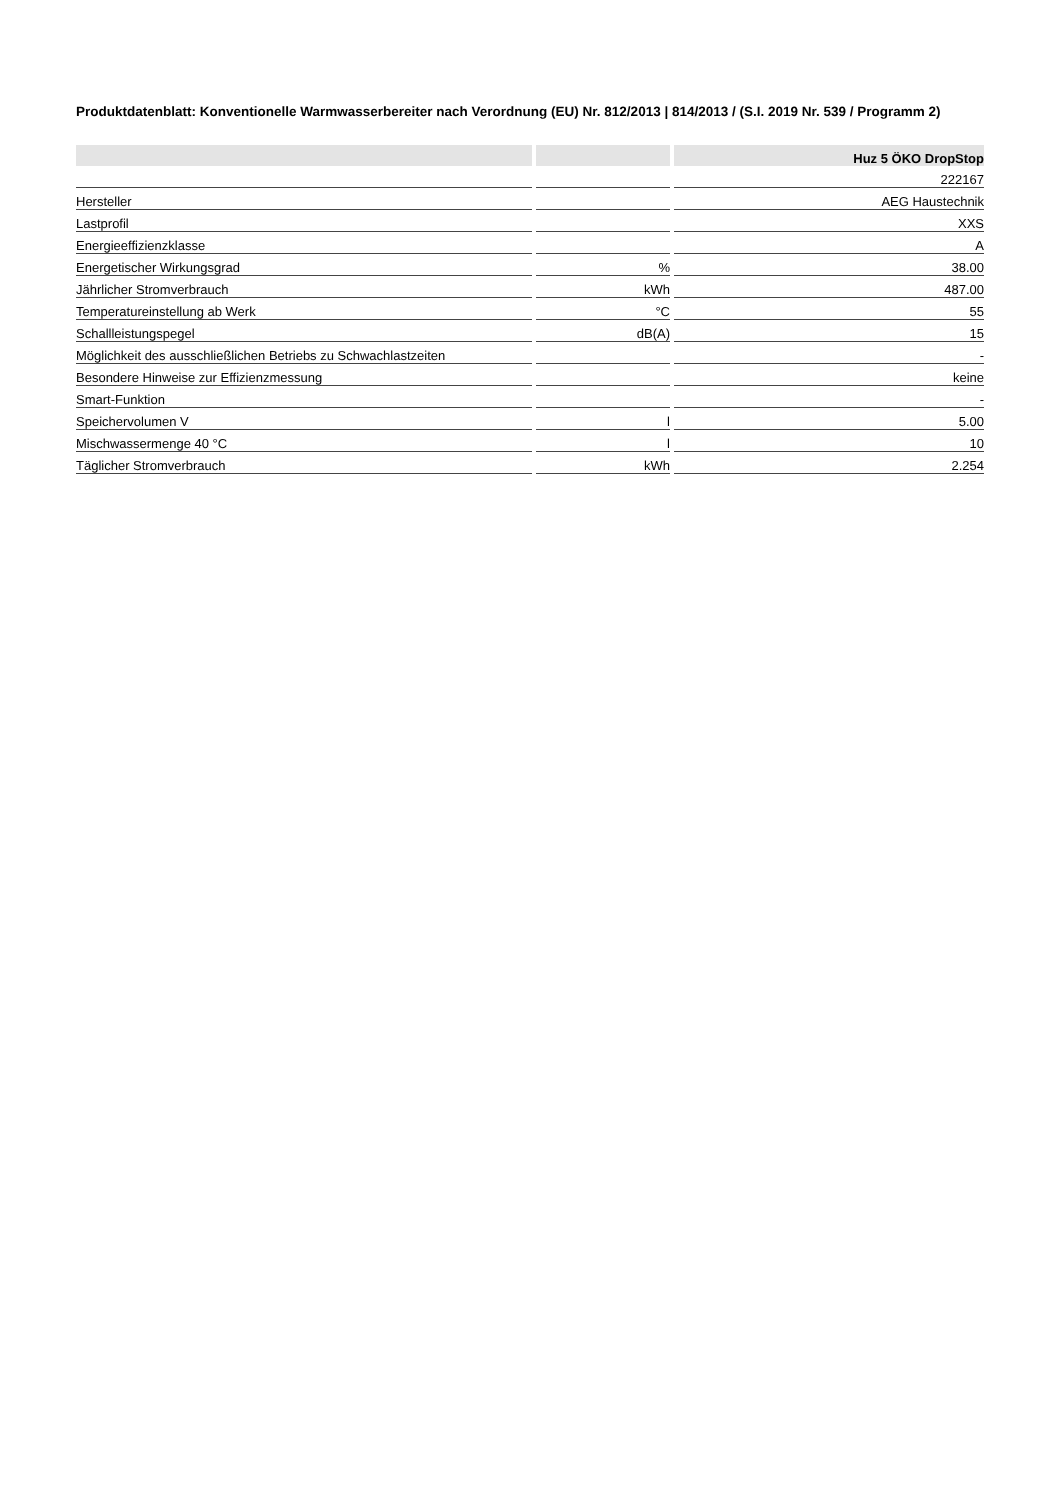Produktdatenblatt: Konventionelle Warmwasserbereiter nach Verordnung (EU) Nr. 812/2013 | 814/2013 / (S.I. 2019 Nr. 539 / Programm 2)
| | | Huz 5 ÖKO DropStop |
| --- | --- | --- |
| | | 222167 |
| Hersteller | | AEG Haustechnik |
| Lastprofil | | XXS |
| Energieeffizienzklasse | | A |
| Energetischer Wirkungsgrad | % | 38.00 |
| Jährlicher Stromverbrauch | kWh | 487.00 |
| Temperatureinstellung ab Werk | °C | 55 |
| Schallleistungspegel | dB(A) | 15 |
| Möglichkeit des ausschließlichen Betriebs zu Schwachlastzeiten | | - |
| Besondere Hinweise zur Effizienzmessung | | keine |
| Smart-Funktion | | - |
| Speichervolumen V | l | 5.00 |
| Mischwassermenge 40 °C | l | 10 |
| Täglicher Stromverbrauch | kWh | 2.254 |